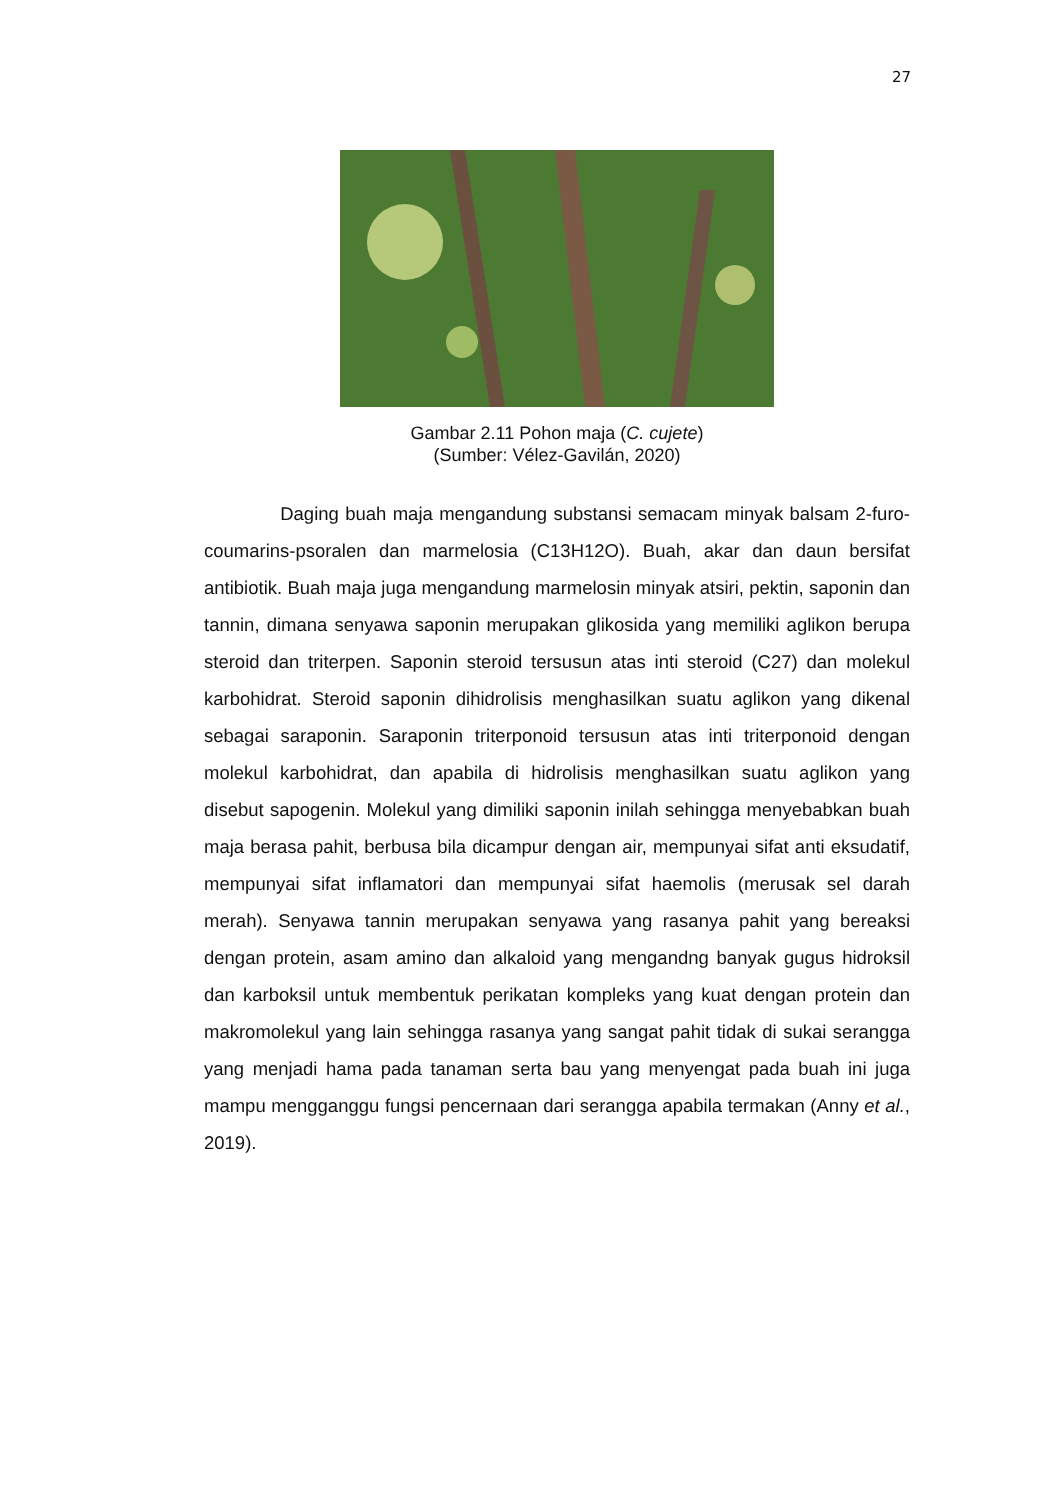27
Gambar 2.11 Pohon maja (C. cujete)
(Sumber: Vélez-Gavilán, 2020)
Daging buah maja mengandung substansi semacam minyak balsam 2-furo-coumarins-psoralen dan marmelosia (C13H12O). Buah, akar dan daun bersifat antibiotik. Buah maja juga mengandung marmelosin minyak atsiri, pektin, saponin dan tannin, dimana senyawa saponin merupakan glikosida yang memiliki aglikon berupa steroid dan triterpen. Saponin steroid tersusun atas inti steroid (C27) dan molekul karbohidrat. Steroid saponin dihidrolisis menghasilkan suatu aglikon yang dikenal sebagai saraponin. Saraponin triterponoid tersusun atas inti triterponoid dengan molekul karbohidrat, dan apabila di hidrolisis menghasilkan suatu aglikon yang disebut sapogenin. Molekul yang dimiliki saponin inilah sehingga menyebabkan buah maja berasa pahit, berbusa bila dicampur dengan air, mempunyai sifat anti eksudatif, mempunyai sifat inflamatori dan mempunyai sifat haemolis (merusak sel darah merah). Senyawa tannin merupakan senyawa yang rasanya pahit yang bereaksi dengan protein, asam amino dan alkaloid yang mengandng banyak gugus hidroksil dan karboksil untuk membentuk perikatan kompleks yang kuat dengan protein dan makromolekul yang lain sehingga rasanya yang sangat pahit tidak di sukai serangga yang menjadi hama pada tanaman serta bau yang menyengat pada buah ini juga mampu mengganggu fungsi pencernaan dari serangga apabila termakan (Anny et al., 2019).